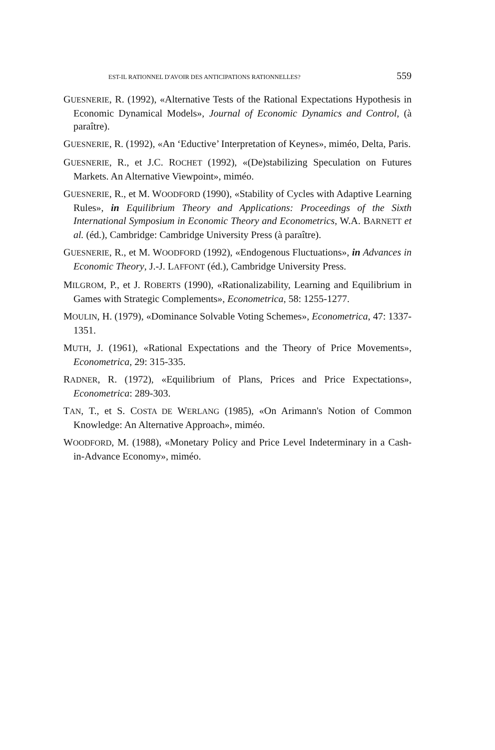EST-IL RATIONNEL D'AVOIR DES ANTICIPATIONS RATIONNELLES? 559
GUESNERIE, R. (1992), «Alternative Tests of the Rational Expectations Hypothesis in Economic Dynamical Models», Journal of Economic Dynamics and Control, (à paraître).
GUESNERIE, R. (1992), «An ‘Eductive’ Interpretation of Keynes», miméo, Delta, Paris.
GUESNERIE, R., et J.C. ROCHET (1992), «(De)stabilizing Speculation on Futures Markets. An Alternative Viewpoint», miméo.
GUESNERIE, R., et M. WOODFORD (1990), «Stability of Cycles with Adaptive Learning Rules», in Equilibrium Theory and Applications: Proceedings of the Sixth International Symposium in Economic Theory and Econometrics, W.A. BARNETT et al. (éd.), Cambridge: Cambridge University Press (à paraître).
GUESNERIE, R., et M. WOODFORD (1992), «Endogenous Fluctuations», in Advances in Economic Theory, J.-J. LAFFONT (éd.), Cambridge University Press.
MILGROM, P., et J. ROBERTS (1990), «Rationalizability, Learning and Equilibrium in Games with Strategic Complements», Econometrica, 58: 1255-1277.
MOULIN, H. (1979), «Dominance Solvable Voting Schemes», Econometrica, 47: 1337-1351.
MUTH, J. (1961), «Rational Expectations and the Theory of Price Movements», Econometrica, 29: 315-335.
RADNER, R. (1972), «Equilibrium of Plans, Prices and Price Expectations», Econometrica: 289-303.
TAN, T., et S. COSTA DE WERLANG (1985), «On Arimann's Notion of Common Knowledge: An Alternative Approach», miméo.
WOODFORD, M. (1988), «Monetary Policy and Price Level Indeterminary in a Cash-in-Advance Economy», miméo.